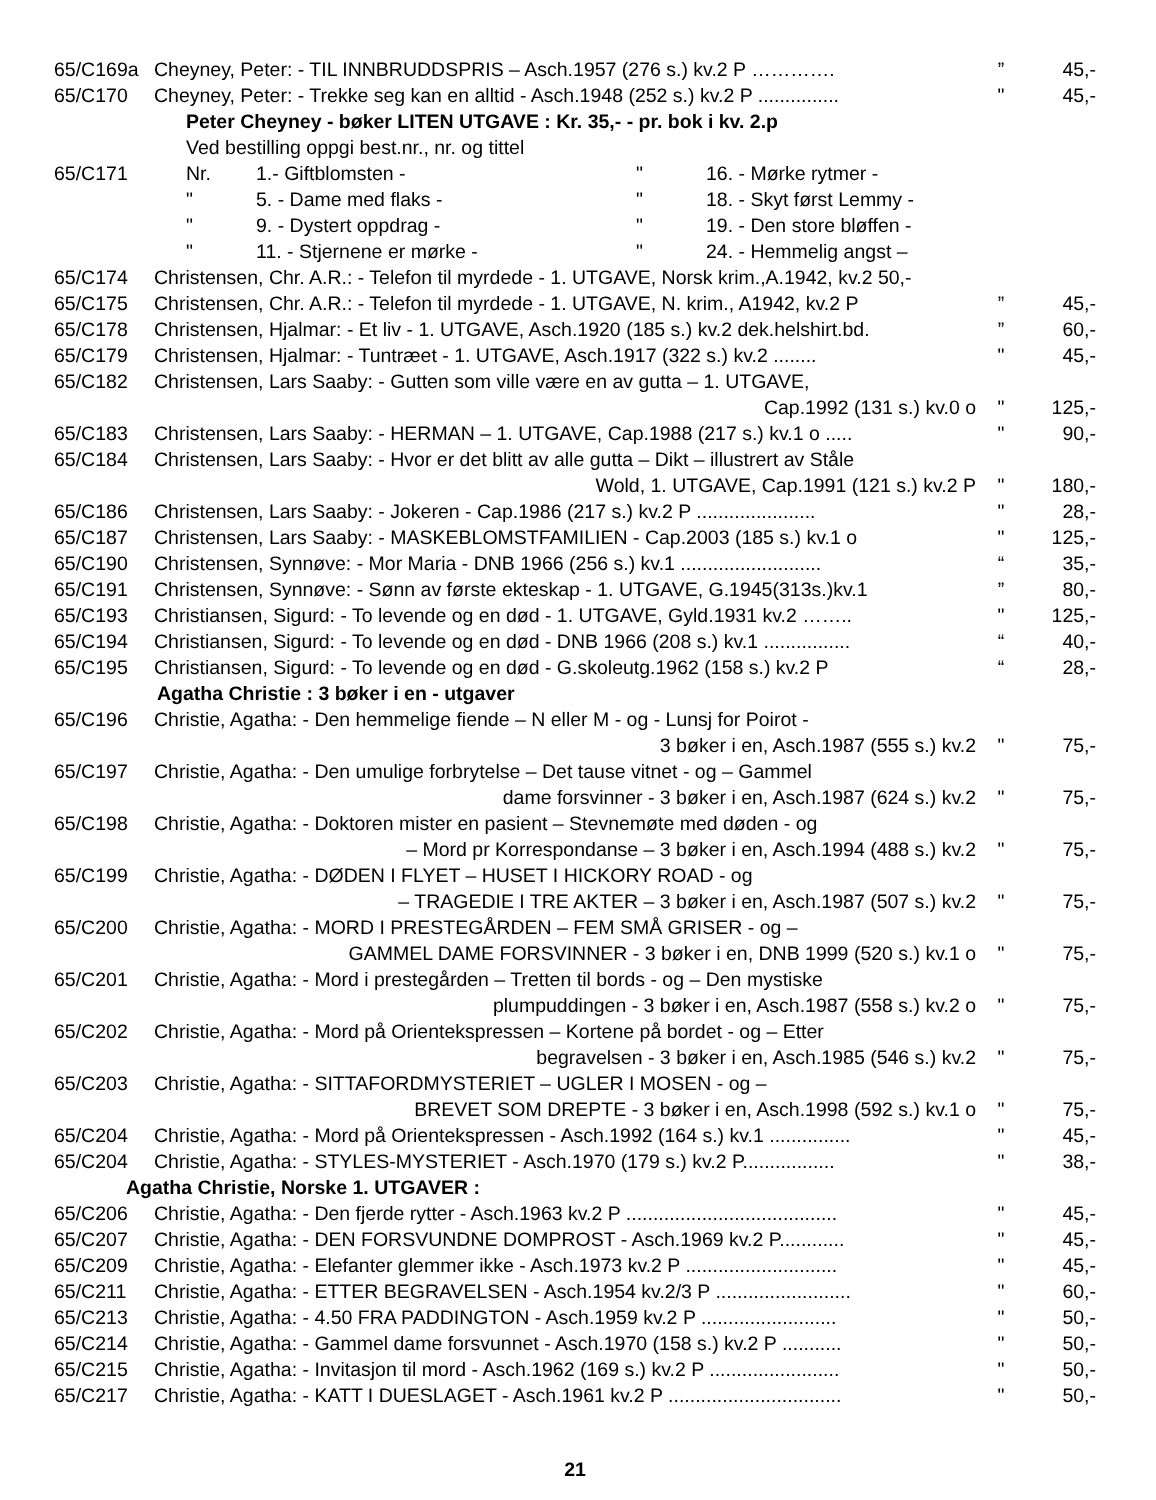65/C169a Cheyney, Peter: - TIL INNBRUDDSPRIS – Asch.1957 (276 s.) kv.2 P ………….” 45,-
65/C170 Cheyney, Peter: - Trekke seg kan en alltid - Asch.1948 (252 s.) kv.2 P ............... " 45,-
Peter Cheyney - bøker LITEN UTGAVE : Kr. 35,- - pr. bok i kv. 2.p
Ved bestilling oppgi best.nr., nr. og tittel
65/C171 Nr. 1.- Giftblomsten - " 16. - Mørke rytmer -
" 5. - Dame med flaks - " 18. - Skyt først Lemmy -
" 9. - Dystert oppdrag - " 19. - Den store bløffen -
" 11. - Stjernene er mørke - " 24. - Hemmelig angst –
65/C174 Christensen, Chr. A.R.: - Telefon til myrdede - 1. UTGAVE, Norsk krim.,A.1942, kv.2 50,-
65/C175 Christensen, Chr. A.R.: - Telefon til myrdede - 1. UTGAVE, N. krim., A1942, kv.2 P” 45,-
65/C178 Christensen, Hjalmar: - Et liv - 1. UTGAVE, Asch.1920 (185 s.) kv.2 dek.helshirt.bd.” 60,-
65/C179 Christensen, Hjalmar: - Tuntræet - 1. UTGAVE, Asch.1917 (322 s.) kv.2 ........ " 45,-
65/C182 Christensen, Lars Saaby: - Gutten som ville være en av gutta – 1. UTGAVE,
Cap.1992 (131 s.) kv.0 o " 125,-
65/C183 Christensen, Lars Saaby: - HERMAN – 1. UTGAVE, Cap.1988 (217 s.) kv.1 o ..... " 90,-
65/C184 Christensen, Lars Saaby: - Hvor er det blitt av alle gutta – Dikt – illustrert av Ståle
Wold, 1. UTGAVE, Cap.1991 (121 s.) kv.2 P " 180,-
65/C186 Christensen, Lars Saaby: - Jokeren - Cap.1986 (217 s.) kv.2 P ...................... " 28,-
65/C187 Christensen, Lars Saaby: - MASKEBLOMSTFAMILIEN - Cap.2003 (185 s.) kv.1 o " 125,-
65/C190 Christensen, Synnøve: - Mor Maria - DNB 1966 (256 s.) kv.1 .......................... “35,-
65/C191 Christensen, Synnøve: - Sønn av første ekteskap - 1. UTGAVE, G.1945(313s.)kv.1” 80,-
65/C193 Christiansen, Sigurd: - To levende og en død - 1. UTGAVE, Gyld.1931 kv.2 …….. " 125,-
65/C194 Christiansen, Sigurd: - To levende og en død - DNB 1966 (208 s.) kv.1 ................ “40,-
65/C195 Christiansen, Sigurd: - To levende og en død - G.skoleutg.1962 (158 s.) kv.2 P “28,-
Agatha Christie : 3 bøker i en - utgaver
65/C196 Christie, Agatha: - Den hemmelige fiende – N eller M - og - Lunsj for Poirot -
3 bøker i en, Asch.1987 (555 s.) kv.2 " 75,-
65/C197 Christie, Agatha: - Den umulige forbrytelse – Det tause vitnet - og – Gammel
dame forsvinner - 3 bøker i en, Asch.1987 (624 s.) kv.2 " 75,-
65/C198 Christie, Agatha: - Doktoren mister en pasient – Stevnemøte med døden - og
– Mord pr Korrespondanse – 3 bøker i en, Asch.1994 (488 s.) kv.2 " 75,-
65/C199 Christie, Agatha: - DØDEN I FLYET – HUSET I HICKORY ROAD - og
– TRAGEDIE I TRE AKTER – 3 bøker i en, Asch.1987 (507 s.) kv.2 " 75,-
65/C200 Christie, Agatha: - MORD I PRESTEGÅRDEN – FEM SMÅ GRISER - og –
GAMMEL DAME FORSVINNER - 3 bøker i en, DNB 1999 (520 s.) kv.1 o " 75,-
65/C201 Christie, Agatha: - Mord i prestegården – Tretten til bords - og – Den mystiske
plumpuddingen - 3 bøker i en, Asch.1987 (558 s.) kv.2 o " 75,-
65/C202 Christie, Agatha: - Mord på Orientekspressen – Kortene på bordet - og – Etter
begravelsen - 3 bøker i en, Asch.1985 (546 s.) kv.2 " 75,-
65/C203 Christie, Agatha: - SITTAFORDMYSTERIET – UGLER I MOSEN - og –
BREVET SOM DREPTE - 3 bøker i en, Asch.1998 (592 s.) kv.1 o " 75,-
65/C204 Christie, Agatha: - Mord på Orientekspressen - Asch.1992 (164 s.) kv.1 ............... " 45,-
65/C204 Christie, Agatha: - STYLES-MYSTERIET - Asch.1970 (179 s.) kv.2 P................. " 38,-
Agatha Christie, Norske 1. UTGAVER :
65/C206 Christie, Agatha: - Den fjerde rytter - Asch.1963 kv.2 P ....................................... " 45,-
65/C207 Christie, Agatha: - DEN FORSVUNDNE DOMPROST - Asch.1969 kv.2 P............ " 45,-
65/C209 Christie, Agatha: - Elefanter glemmer ikke - Asch.1973 kv.2 P ............................ " 45,-
65/C211 Christie, Agatha: - ETTER BEGRAVELSEN - Asch.1954 kv.2/3 P ......................... " 60,-
65/C213 Christie, Agatha: - 4.50 FRA PADDINGTON - Asch.1959 kv.2 P ......................... " 50,-
65/C214 Christie, Agatha: - Gammel dame forsvunnet - Asch.1970 (158 s.) kv.2 P ........... " 50,-
65/C215 Christie, Agatha: - Invitasjon til mord - Asch.1962 (169 s.) kv.2 P ........................ " 50,-
65/C217 Christie, Agatha: - KATT I DUESLAGET - Asch.1961 kv.2 P ................................ " 50,-
21